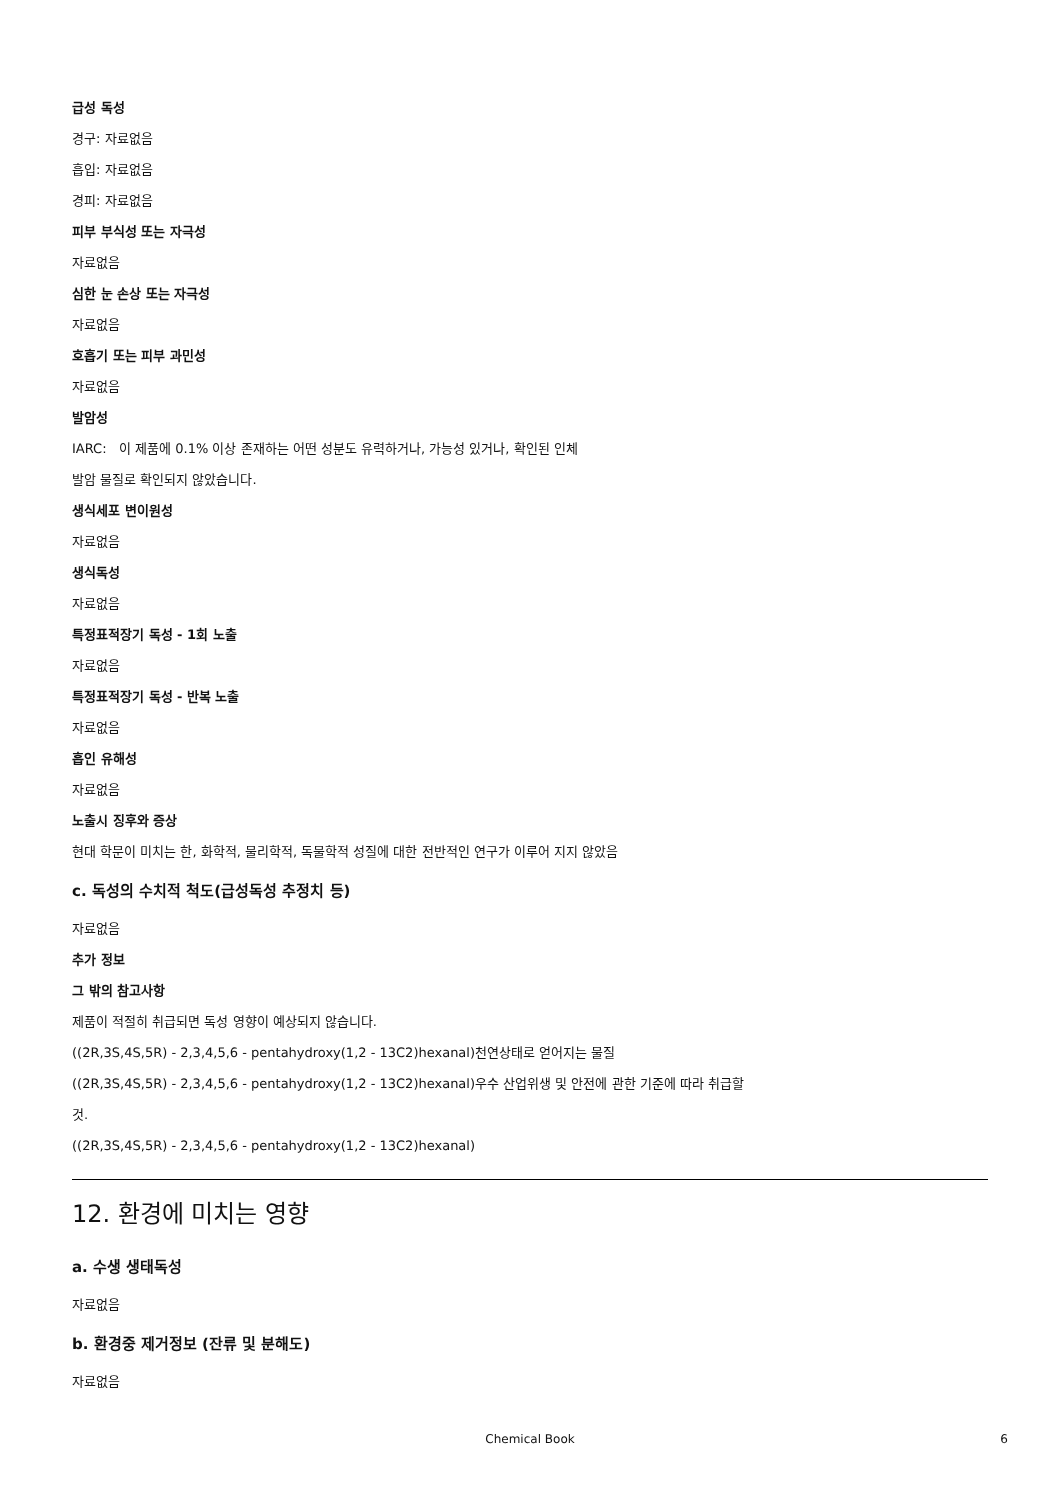급성 독성
경구: 자료없음
흡입: 자료없음
경피: 자료없음
피부 부식성 또는 자극성
자료없음
심한 눈 손상 또는 자극성
자료없음
호흡기 또는 피부 과민성
자료없음
발암성
IARC: 이 제품에 0.1% 이상 존재하는 어떤 성분도 유력하거나, 가능성 있거나, 확인된 인체
발암 물질로 확인되지 않았습니다.
생식세포 변이원성
자료없음
생식독성
자료없음
특정표적장기 독성 - 1회 노출
자료없음
특정표적장기 독성 - 반복 노출
자료없음
흡인 유해성
자료없음
노출시 징후와 증상
현대 학문이 미치는 한, 화학적, 물리학적, 독물학적 성질에 대한 전반적인 연구가 이루어 지지 않았음
c. 독성의 수치적 척도(급성독성 추정치 등)
자료없음
추가 정보
그 밖의 참고사항
제품이 적절히 취급되면 독성 영향이 예상되지 않습니다.
((2R,3S,4S,5R) - 2,3,4,5,6 - pentahydroxy(1,2 - 13C2)hexanal)천연상태로 얻어지는 물질
((2R,3S,4S,5R) - 2,3,4,5,6 - pentahydroxy(1,2 - 13C2)hexanal)우수 산업위생 및 안전에 관한 기준에 따라 취급할
것.
((2R,3S,4S,5R) - 2,3,4,5,6 - pentahydroxy(1,2 - 13C2)hexanal)
12. 환경에 미치는 영향
a. 수생 생태독성
자료없음
b. 환경중 제거정보 (잔류 및 분해도)
자료없음
Chemical Book 6